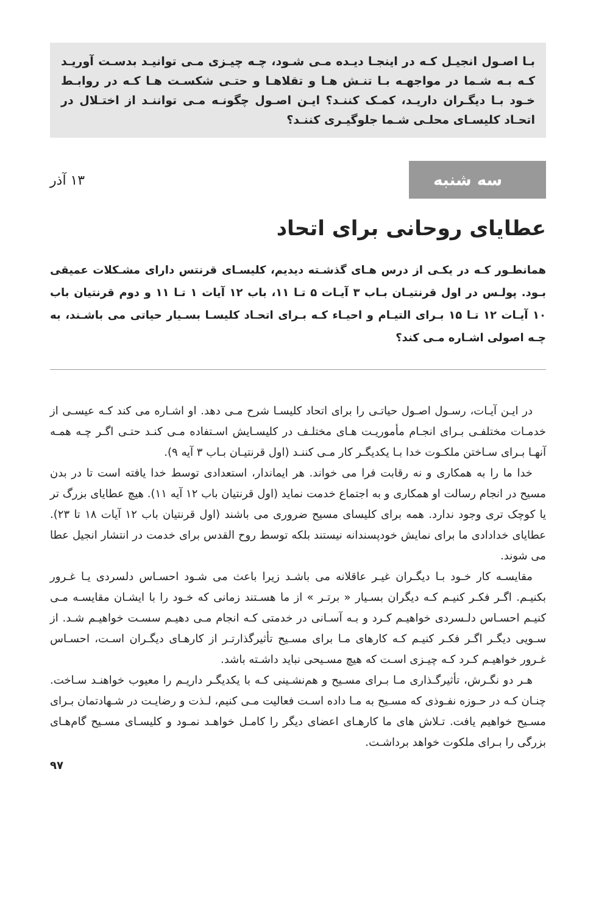بـا اصـول انجیـل کـه در اینجـا دیـده مـی شـود، چـه چیـزی مـی توانیـد بدسـت آوریـد کـه بـه شـما در مواجهـه بـا تنـش هـا و تقلاهـا و حتـی شکسـت هـا کـه در روابـط خـود بـا دیگـران داریـد، کمـک کننـد؟ ایـن اصـول چگونـه مـی تواننـد از اختـلال در اتحـاد کلیسـای محلـی شـما جلوگیـری کننـد؟
سه شنبه
۱۳ آذر
عطایای روحانی برای اتحاد
همانطـور کـه در یکـی از درس هـای گذشـته دیدیم، کلیسـای قرنتس دارای مشـکلات عمیقی بـود. پولـس در اول قرنتیـان بـاب ۳ آیـات ۵ تـا ۱۱، باب ۱۲ آیات ۱ تـا ۱۱ و دوم قرنتیان باب ۱۰ آیـات ۱۲ تـا ۱۵ بـرای التیـام و احیـاء کـه بـرای اتحـاد کلیسـا بسـیار حیاتی می باشـند، به چـه اصولی اشـاره مـی کند؟
در ایـن آیـات، رسـول اصـول حیاتـی را برای اتحاد کلیسـا شرح مـی دهد. او اشـاره می کند کـه عیسـی از خدمـات مختلفـی بـرای انجـام مأموریـت هـای مختلـف در کلیسـایش اسـتفاده مـی کنـد حتـی اگـر چـه همـه آنهـا بـرای سـاختن ملکـوت خدا بـا یکدیگـر کار مـی کننـد (اول قرنتیـان بـاب ۳ آیه ۹).
خدا ما را به همکاری و نه رقابت فرا می خواند. هر ایماندار، استعدادی توسط خدا یافته است تا در بدن مسیح در انجام رسالت او همکاری و به اجتماع خدمت نماید (اول قرنتیان باب ۱۲ آیه ۱۱). هیچ عطایای بزرگ تر یا کوچک تری وجود ندارد. همه برای کلیسای مسیح ضروری می باشند (اول قرنتیان باب ۱۲ آیات ۱۸ تا ۲۳). عطایای خدادادی ما برای نمایش خودپسندانه نیستند بلکه توسط روح القدس برای خدمت در انتشار انجیل عطا می شوند.
مقایسـه کار خـود بـا دیگـران غیـر عاقلانه می باشـد زیرا باعث می شـود احسـاس دلسردی یـا غـرور بکنیـم. اگـر فکـر کنیـم کـه دیگران بسـیار « برتـر » از ما هسـتند زمانی که خـود را با ایشـان مقایسـه مـی کنیـم احسـاس دلـسردی خواهیـم کـرد و بـه آسـانی در خدمتی کـه انجام مـی دهیـم سسـت خواهیـم شـد. از سـویی دیگـر اگـر فکـر کنیـم کـه کارهای مـا برای مسـیح تأثیرگذارتـر از کارهـای دیگـران اسـت، احسـاس غـرور خواهیـم کـرد کـه چیـزی اسـت که هیچ مسـیحی نباید داشـته باشد.
هـر دو نگـرش، تأثیرگـذاری مـا بـرای مسـیح و هم‌نشـینی کـه با یکدیگـر داریـم را معیوب خواهنـد سـاخت. چنـان کـه در حـوزه نفـوذی که مسـیح به مـا داده اسـت فعالیت مـی کنیم، لـذت و رضایـت در شـهادتمان بـرای مسـیح خواهیم یافت. تـلاش های ما کارهـای اعضای دیگر را کامـل خواهـد نمـود و کلیسـای مسـیح گام‌هـای بزرگی را بـرای ملکوت خواهد برداشـت.
۹۷